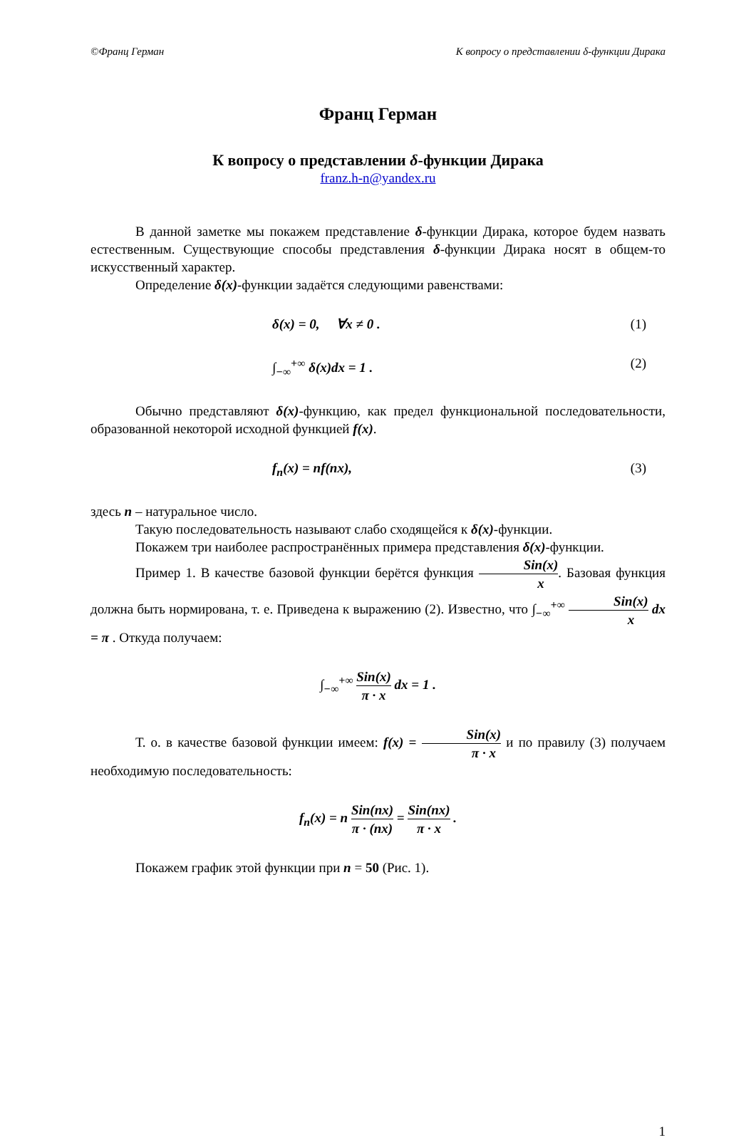©Франц Герман К вопросу о представлении δ-функции Дирака
Франц Герман
К вопросу о представлении δ-функции Дирака
franz.h-n@yandex.ru
В данной заметке мы покажем представление δ-функции Дирака, которое будем назвать естественным. Существующие способы представления δ-функции Дирака носят в общем-то искусственный характер.
Определение δ(x)-функции задаётся следующими равенствами:
δ(x) = 0, ∀x ≠ 0 . (1)
∫<sub>−∞</sub><sup>+∞</sup> δ(x)dx = 1 . (2)
Обычно представляют δ(x)-функцию, как предел функциональной последовательности, образованной некоторой исходной функцией f(x).
f<sub>n</sub>(x) = nf(nx), (3)
здесь n – натуральное число.
Такую последовательность называют слабо сходящейся к δ(x)-функции.
Покажем три наиболее распространённых примера представления δ(x)-функции.
Пример 1. В качестве базовой функции берётся функция Sin(x) x. Базовая функция должна быть нормирована, т. е. Приведена к выражению (2). Известно, что ∫<sub>−∞</sub><sup>+∞</sup> Sin(x) x dx = π . Откуда получаем:
∫<sub>−∞</sub><sup>+∞</sup> Sin(x) π · x dx = 1 .
Т. о. в качестве базовой функции имеем: f(x) = Sin(x) π · x и по правилу (3) получаем необходимую последовательность:
f<sub>n</sub>(x) = n Sin(nx) π · (nx) = Sin(nx) π · x .
Покажем график этой функции при n = 50 (Рис. 1).
1